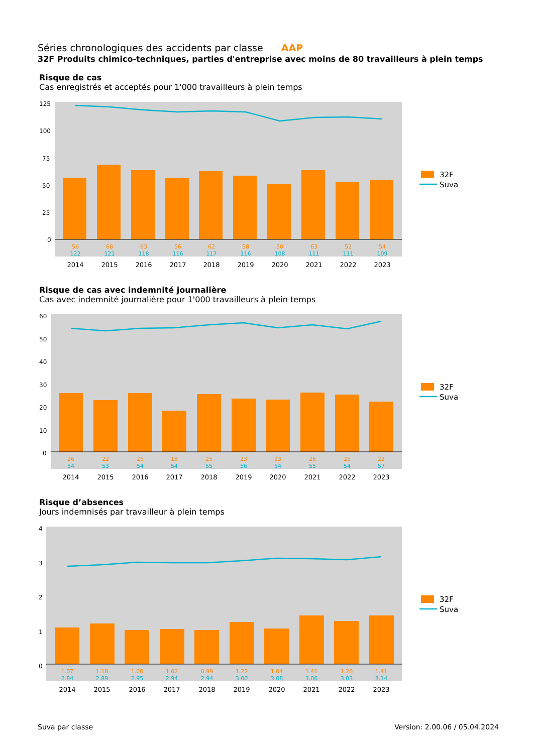Séries chronologiques des accidents par classe AAP
32F Produits chimico-techniques, parties d'entreprise avec moins de 80 travailleurs à plein temps
Risque de cas
Cas enregistrés et acceptés pour 1'000 travailleurs à plein temps
125
100
75
50
25
0
56
68
63
56
62
58
50
63
52
54
122
121
118
116
117
116
108
111
111
109
2014
2015
2016
2017
2018
2019
2020
2021
2022
2023
32F
Suva
Risque de cas avec indemnité journalière
Cas avec indemnité journalière pour 1'000 travailleurs à plein temps
60
50
40
30
20
10
0
26
22
25
18
25
23
23
26
25
22
54
53
54
54
55
56
54
55
54
57
2014
2015
2016
2017
2018
2019
2020
2021
2022
2023
32F
Suva
Risque d’absences
Jours indemnisés par travailleur à plein temps
4
3
2
1
0
1.07
1.18
1.00
1.02
0.99
1.22
1.04
1.41
1.26
1.41
2.84
2.89
2.95
2.94
2.94
3.00
3.08
3.06
3.03
3.14
2014
2015
2016
2017
2018
2019
2020
2021
2022
2023
32F
Suva
Suva par classe Version: 2.00.06 / 05.04.2024